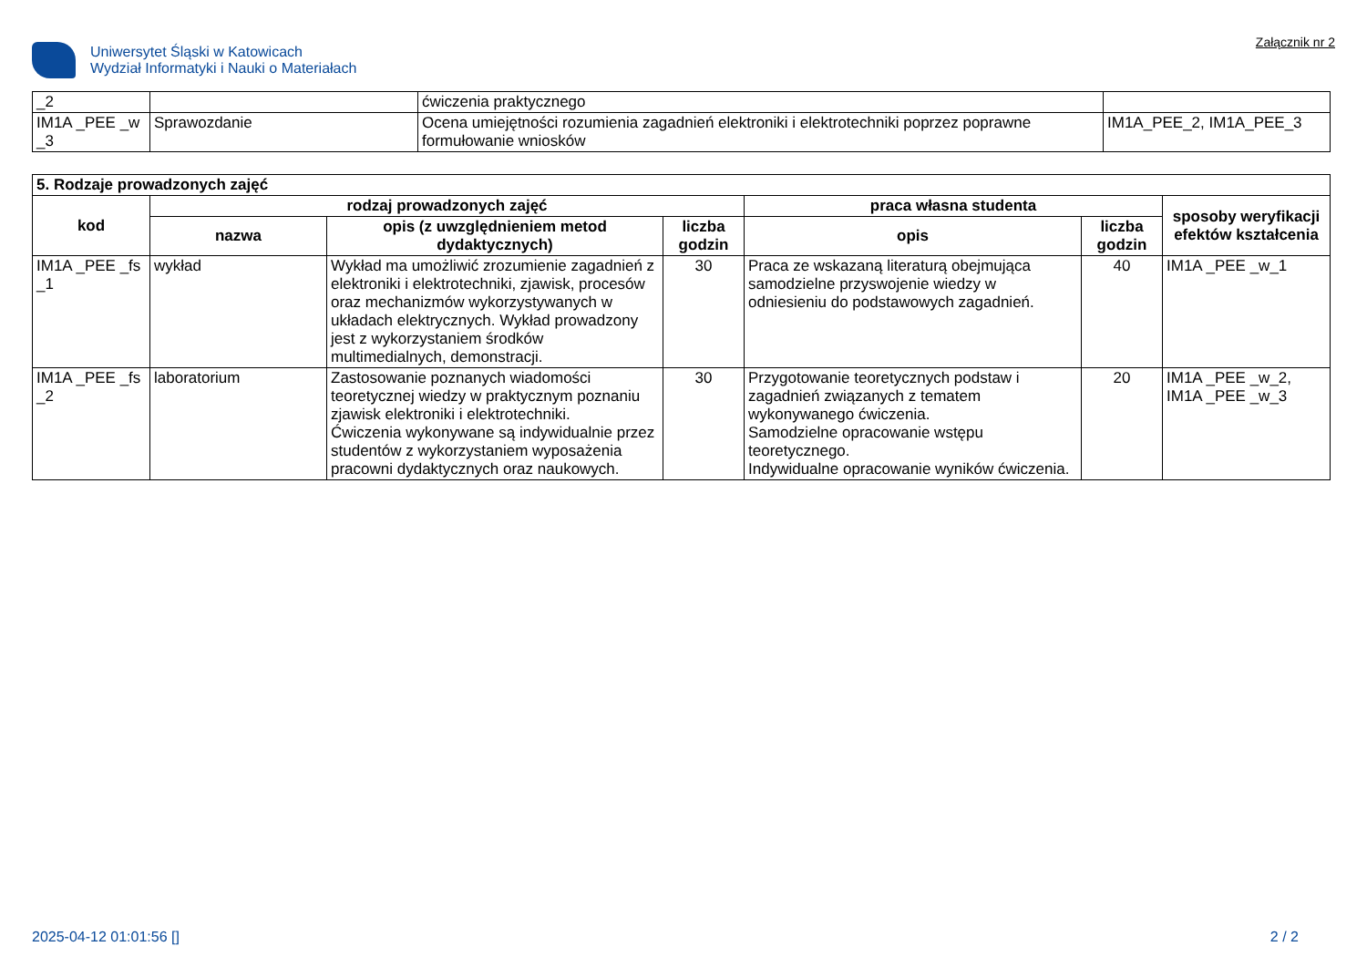Uniwersytet Śląski w Katowicach
Wydział Informatyki i Nauki o Materiałach
Załącznik nr 2
| _2 | | ćwiczenia praktycznego | |
| IM1A _PEE _w _3 | Sprawozdanie | Ocena umiejętności rozumienia zagadnień elektroniki i elektrotechniki poprzez poprawne formułowanie wniosków | IM1A_PEE_2, IM1A_PEE_3 |
| 5. Rodzaje prowadzonych zajęć | | | | | | |
| kod | rodzaj prowadzonych zajęć | | | praca własna studenta | | sposoby weryfikacji efektów kształcenia |
| | nazwa | opis (z uwzględnieniem metod dydaktycznych) | liczba godzin | opis | liczba godzin | |
| IM1A _PEE _fs _1 | wykład | Wykład ma umożliwić zrozumienie zagadnień z elektroniki i elektrotechniki, zjawisk, procesów oraz mechanizmów wykorzystywanych w układach elektrycznych. Wykład prowadzony jest z wykorzystaniem środków multimedialnych, demonstracji. | 30 | Praca ze wskazaną literaturą obejmująca samodzielne przyswojenie wiedzy w odniesieniu do podstawowych zagadnień. | 40 | IM1A _PEE _w_1 |
| IM1A _PEE _fs _2 | laboratorium | Zastosowanie poznanych wiadomości teoretycznej wiedzy w praktycznym poznaniu zjawisk elektroniki i elektrotechniki. Ćwiczenia wykonywane są indywidualnie przez studentów z wykorzystaniem wyposażenia pracowni dydaktycznych oraz naukowych. | 30 | Przygotowanie teoretycznych podstaw i zagadnień związanych z tematem wykonywanego ćwiczenia. Samodzielne opracowanie wstępu teoretycznego. Indywidualne opracowanie wyników ćwiczenia. | 20 | IM1A _PEE _w_2, IM1A _PEE _w_3 |
2025-04-12 01:01:56 [] 2 / 2